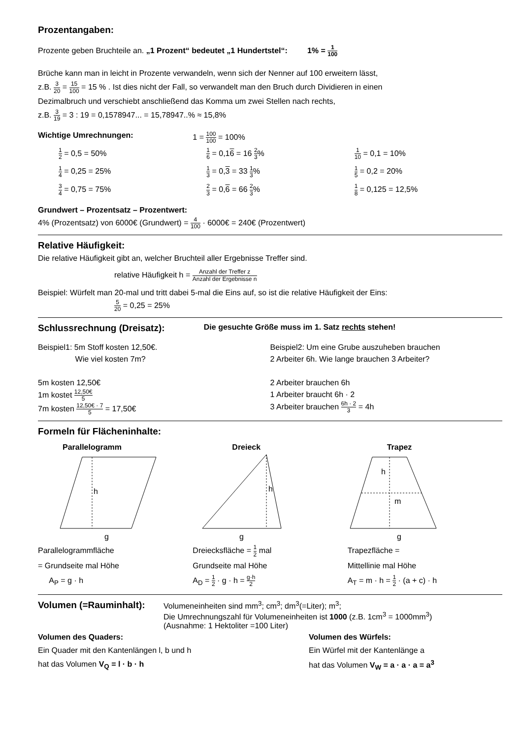Prozentangaben:
Prozente geben Bruchteile an. „1 Prozent“ bedeutet „1 Hundertstel“: 1% = 1 100
Brüche kann man in leicht in Prozente verwandeln, wenn sich der Nenner auf 100 erweitern lässt,
z.B. 3 20 = 15 100 = 15 % . Ist dies nicht der Fall, so verwandelt man den Bruch durch Dividieren in einen
Dezimalbruch und verschiebt anschließend das Komma um zwei Stellen nach rechts,
z.B. 3 19 = 3 : 19 = 0,1578947... = 15,78947..% ≈ 15,8%
Wichtige Umrechnungen: 1 = 100 100 = 100%
1 2 = 0,5 = 50%
1 4 = 0,25 = 25%
3 4 = 0,75 = 75%
1 6 = 0,16 = 16 2 3%
1 3 = 0,3 = 33 1 3%
2 3 = 0,6 = 66 2 3%
1 10 = 0,1 = 10%
1 5 = 0,2 = 20%
1 8 = 0,125 = 12,5%
Grundwert – Prozentsatz – Prozentwert:
4% (Prozentsatz) von 6000€ (Grundwert) = 4 100 · 6000€ = 240€ (Prozentwert)
Relative Häufigkeit:
Die relative Häufigkeit gibt an, welcher Bruchteil aller Ergebnisse Treffer sind.
relative Häufigkeit h = Anzahl der Treffer z Anzahl der Ergebnisse n
Beispiel: Würfelt man 20-mal und tritt dabei 5-mal die Eins auf, so ist die relative Häufigkeit der Eins:
5 20 = 0,25 = 25%
Schlussrechnung (Dreisatz):
Die gesuchte Größe muss im 1. Satz rechts stehen!
Beispiel1: 5m Stoff kosten 12,50€.
Wie viel kosten 7m?
5m kosten 12,50€
1m kostet 12,50€ 5
7m kosten 12,50€ · 7 5 = 17,50€
Beispiel2: Um eine Grube auszuheben brauchen
2 Arbeiter 6h. Wie lange brauchen 3 Arbeiter?
2 Arbeiter brauchen 6h
1 Arbeiter braucht 6h · 2
3 Arbeiter brauchen 6h · 2 3 = 4h
Formeln für Flächeninhalte:
Parallelogramm
h
g
Parallelogrammfläche
= Grundseite mal Höhe
A<sub>P</sub> = g · h
Dreieck
h
g
Dreiecksfläche = 1 2 mal
Grundseite mal Höhe
A<sub>D</sub> = 1 2 · g · h = g·h 2
Trapez
h
m
g
Trapezfläche =
Mittellinie mal Höhe
A<sub>T</sub> = m · h = 1 2 · (a + c) · h
Volumen (=Rauminhalt):
Volumeneinheiten sind mm<sup>3</sup>; cm<sup>3</sup>; dm<sup>3</sup>(=Liter); m<sup>3</sup>;
Die Umrechnungszahl für Volumeneinheiten ist 1000 (z.B. 1cm<sup>3</sup> = 1000mm<sup>3</sup>)
(Ausnahme: 1 Hektoliter =100 Liter)
Volumen des Quaders:
Ein Quader mit den Kantenlängen l, b und h
hat das Volumen V<sub>Q</sub> = l · b · h
Volumen des Würfels:
Ein Würfel mit der Kantenlänge a
hat das Volumen V<sub>W</sub> = a · a · a = a<sup>3</sup>